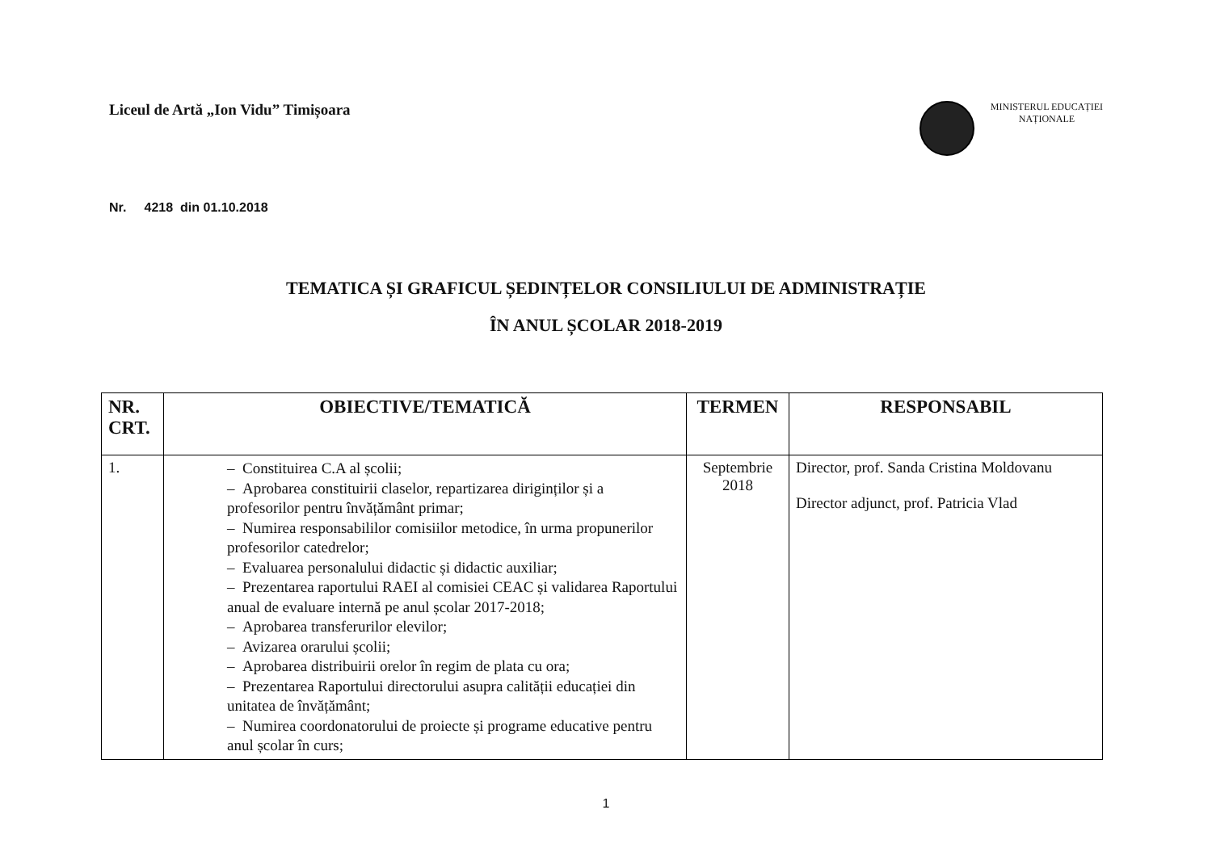Liceul de Artă „Ion Vidu” Timișoara
MINISTERUL EDUCAȚIEI
NAȚIONALE
Nr. 4218 din 01.10.2018
TEMATICA ȘI GRAFICUL ȘEDINȚELOR CONSILIULUI DE ADMINISTRAȚIE
ÎN ANUL ȘCOLAR 2018-2019
| NR. CRT. | OBIECTIVE/TEMATICĂ | TERMEN | RESPONSABIL |
| --- | --- | --- | --- |
| 1. | – Constituirea C.A al școlii; – Aprobarea constituirii claselor, repartizarea diriginților și a profesorilor pentru învățământ primar; – Numirea responsabililor comisiilor metodice, în urma propunerilor profesorilor catedrelor; – Evaluarea personalului didactic și didactic auxiliar; – Prezentarea raportului RAEI al comisiei CEAC și validarea Raportului anual de evaluare internă pe anul școlar 2017-2018; – Aprobarea transferurilor elevilor; – Avizarea orarului școlii; – Aprobarea distribuirii orelor în regim de plata cu ora; – Prezentarea Raportului directorului asupra calității educației din unitatea de învățământ; – Numirea coordonatorului de proiecte și programe educative pentru anul școlar în curs; | Septembrie 2018 | Director, prof. Sanda Cristina Moldovanu Director adjunct, prof. Patricia Vlad |
1